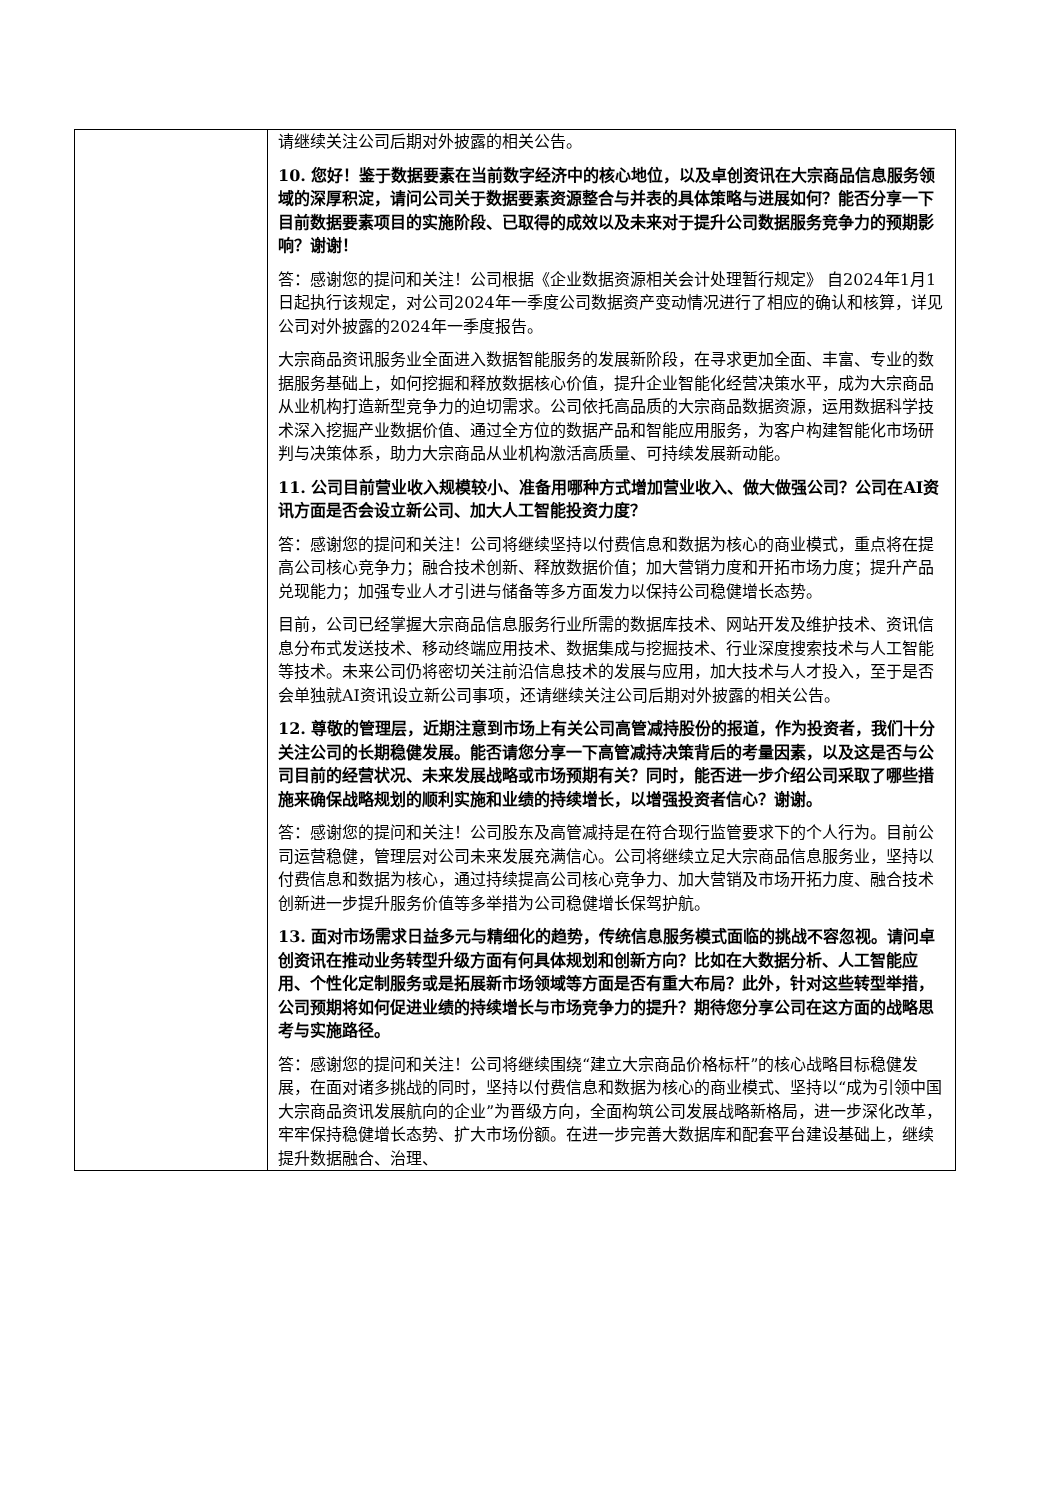| | 请继续关注公司后期对外披露的相关公告。 10. 您好！鉴于数据要素在当前数字经济中的核心地位，以及卓创资讯在大宗商品信息服务领域的深厚积淀，请问公司关于数据要素资源整合与并表的具体策略与进展如何？能否分享一下目前数据要素项目的实施阶段、已取得的成效以及未来对于提升公司数据服务竞争力的预期影响？谢谢！ 答：感谢您的提问和关注！公司根据《企业数据资源相关会计处理暂行规定》 自2024年1月1日起执行该规定，对公司2024年一季度公司数据资产变动情况进行了相应的确认和核算，详见公司对外披露的2024年一季度报告。 大宗商品资讯服务业全面进入数据智能服务的发展新阶段，在寻求更加全面、丰富、专业的数据服务基础上，如何挖掘和释放数据核心价值，提升企业智能化经营决策水平，成为大宗商品从业机构打造新型竞争力的迫切需求。公司依托高品质的大宗商品数据资源，运用数据科学技术深入挖掘产业数据价值、通过全方位的数据产品和智能应用服务，为客户构建智能化市场研判与决策体系，助力大宗商品从业机构激活高质量、可持续发展新动能。 11. 公司目前营业收入规模较小、准备用哪种方式增加营业收入、做大做强公司？公司在AI资讯方面是否会设立新公司、加大人工智能投资力度？ 答：感谢您的提问和关注！公司将继续坚持以付费信息和数据为核心的商业模式，重点将在提高公司核心竞争力；融合技术创新、释放数据价值；加大营销力度和开拓市场力度；提升产品兑现能力；加强专业人才引进与储备等多方面发力以保持公司稳健增长态势。 目前，公司已经掌握大宗商品信息服务行业所需的数据库技术、网站开发及维护技术、资讯信息分布式发送技术、移动终端应用技术、数据集成与挖掘技术、行业深度搜索技术与人工智能等技术。未来公司仍将密切关注前沿信息技术的发展与应用，加大技术与人才投入，至于是否会单独就AI资讯设立新公司事项，还请继续关注公司后期对外披露的相关公告。 12. 尊敬的管理层，近期注意到市场上有关公司高管减持股份的报道，作为投资者，我们十分关注公司的长期稳健发展。能否请您分享一下高管减持决策背后的考量因素，以及这是否与公司目前的经营状况、未来发展战略或市场预期有关？同时，能否进一步介绍公司采取了哪些措施来确保战略规划的顺利实施和业绩的持续增长，以增强投资者信心？谢谢。 答：感谢您的提问和关注！公司股东及高管减持是在符合现行监管要求下的个人行为。目前公司运营稳健，管理层对公司未来发展充满信心。公司将继续立足大宗商品信息服务业，坚持以付费信息和数据为核心，通过持续提高公司核心竞争力、加大营销及市场开拓力度、融合技术创新进一步提升服务价值等多举措为公司稳健增长保驾护航。 13. 面对市场需求日益多元与精细化的趋势，传统信息服务模式面临的挑战不容忽视。请问卓创资讯在推动业务转型升级方面有何具体规划和创新方向？比如在大数据分析、人工智能应用、个性化定制服务或是拓展新市场领域等方面是否有重大布局？此外，针对这些转型举措，公司预期将如何促进业绩的持续增长与市场竞争力的提升？期待您分享公司在这方面的战略思考与实施路径。 答：感谢您的提问和关注！公司将继续围绕“建立大宗商品价格标杆”的核心战略目标稳健发展，在面对诸多挑战的同时，坚持以付费信息和数据为核心的商业模式、坚持以“成为引领中国大宗商品资讯发展航向的企业”为晋级方向，全面构筑公司发展战略新格局，进一步深化改革，牢牢保持稳健增长态势、扩大市场份额。在进一步完善大数据库和配套平台建设基础上，继续提升数据融合、治理、 |